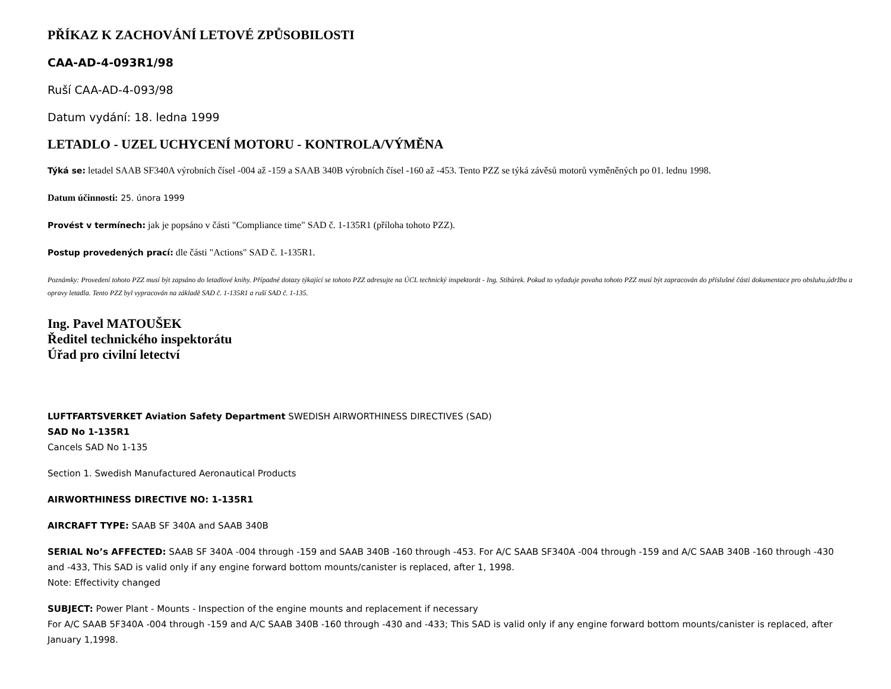PŘÍKAZ K ZACHOVÁNÍ LETOVÉ ZPŮSOBILOSTI
CAA-AD-4-093R1/98
Ruší CAA-AD-4-093/98
Datum vydání: 18. ledna 1999
LETADLO - UZEL UCHYCENÍ MOTORU - KONTROLA/VÝMĚNA
Týká se: letadel SAAB SF340A výrobních čísel -004 až -159 a SAAB 340B výrobních čísel -160 až -453. Tento PZZ se týká závěsů motorů vyměněných po 01. lednu 1998.
Datum účinnosti: 25. února 1999
Provést v termínech: jak je popsáno v části "Compliance time" SAD č. 1-135R1 (příloha tohoto PZZ).
Postup provedených prací: dle části "Actions" SAD č. 1-135R1.
Poznámky: Provedení tohoto PZZ musí být zapsáno do letadlové knihy. Případné dotazy týkající se tohoto PZZ adresujte na ÚCL technický inspektorát - Ing. Stibůrek. Pokud to vyžaduje povaha tohoto PZZ musí být zapracován do příslušné části dokumentace pro obsluhu,údržbu a opravy letadla. Tento PZZ byl vypracován na základě SAD č. 1-135R1 a ruší SAD č. 1-135.
Ing. Pavel MATOUŠEK
Ředitel technického inspektorátu
Úřad pro civilní letectví
LUFTFARTSVERKET Aviation Safety Department SWEDISH AIRWORTHINESS DIRECTIVES (SAD)
SAD No 1-135R1
Cancels SAD No 1-135
Section 1. Swedish Manufactured Aeronautical Products
AIRWORTHINESS DIRECTIVE NO: 1-135R1
AIRCRAFT TYPE: SAAB SF 340A and SAAB 340B
SERIAL No’s AFFECTED: SAAB SF 340A -004 through -159 and SAAB 340B -160 through -453. For A/C SAAB SF340A -004 through -159 and A/C SAAB 340B -160 through -430 and -433, This SAD is valid only if any engine forward bottom mounts/canister is replaced, after 1, 1998.
Note: Effectivity changed
SUBJECT: Power Plant - Mounts - Inspection of the engine mounts and replacement if necessary
For A/C SAAB 5F340A -004 through -159 and A/C SAAB 340B -160 through -430 and -433; This SAD is valid only if any engine forward bottom mounts/canister is replaced, after January 1,1998.